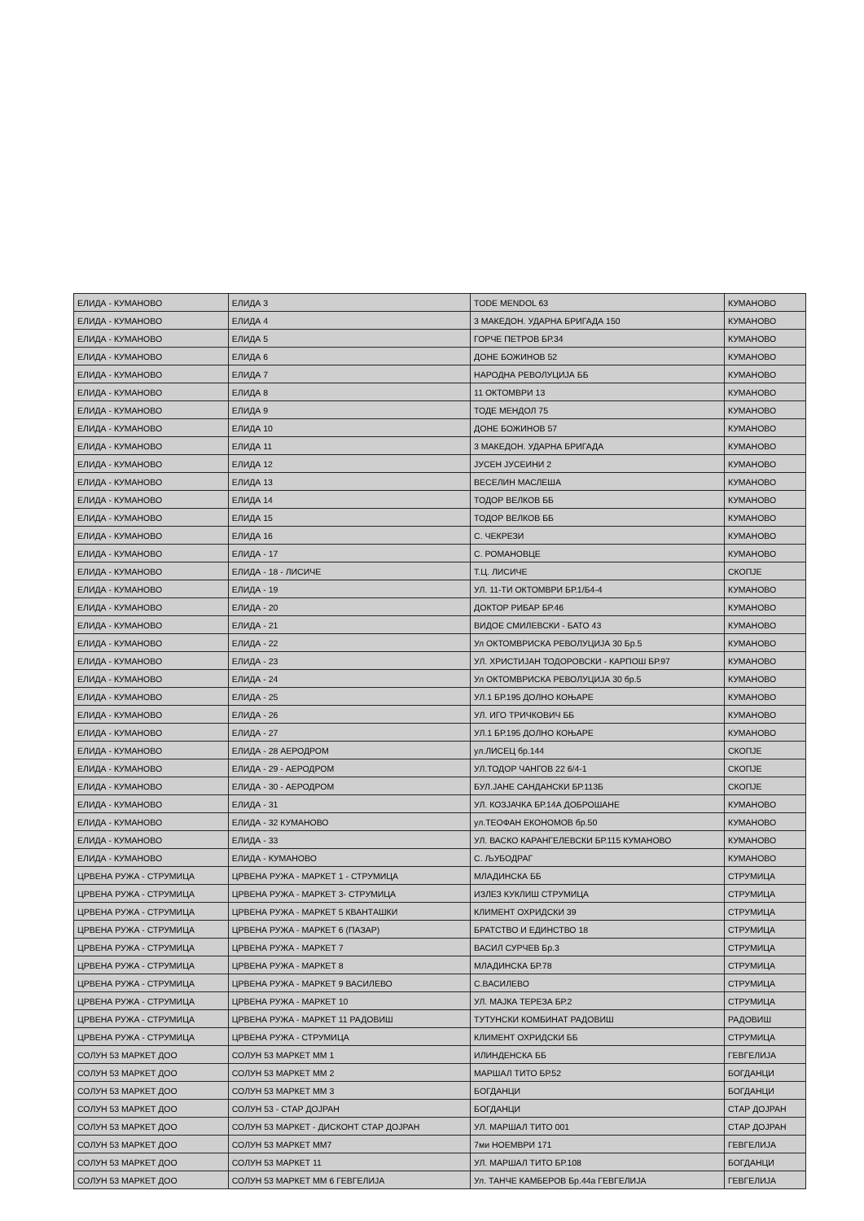| ЕЛИДА - КУМАНОВО | ЕЛИДА 3 | TODE MENDOL 63 | КУМАНОВО |
| ЕЛИДА - КУМАНОВО | ЕЛИДА 4 | 3 МАКЕДОН. УДАРНА БРИГАДА 150 | КУМАНОВО |
| ЕЛИДА - КУМАНОВО | ЕЛИДА 5 | ГОРЧЕ ПЕТРОВ БР.34 | КУМАНОВО |
| ЕЛИДА - КУМАНОВО | ЕЛИДА 6 | ДОНЕ БОЖИНОВ 52 | КУМАНОВО |
| ЕЛИДА - КУМАНОВО | ЕЛИДА 7 | НАРОДНА РЕВОЛУЦИЈА ББ | КУМАНОВО |
| ЕЛИДА - КУМАНОВО | ЕЛИДА 8 | 11 ОКТОМВРИ 13 | КУМАНОВО |
| ЕЛИДА - КУМАНОВО | ЕЛИДА 9 | ТОДЕ МЕНДОЛ 75 | КУМАНОВО |
| ЕЛИДА - КУМАНОВО | ЕЛИДА 10 | ДОНЕ БОЖИНОВ 57 | КУМАНОВО |
| ЕЛИДА - КУМАНОВО | ЕЛИДА 11 | 3 МАКЕДОН. УДАРНА БРИГАДА | КУМАНОВО |
| ЕЛИДА - КУМАНОВО | ЕЛИДА 12 | ЈУСЕН ЈУСЕИНИ 2 | КУМАНОВО |
| ЕЛИДА - КУМАНОВО | ЕЛИДА 13 | ВЕСЕЛИН МАСЛЕША | КУМАНОВО |
| ЕЛИДА - КУМАНОВО | ЕЛИДА 14 | ТОДОР ВЕЛКОВ ББ | КУМАНОВО |
| ЕЛИДА - КУМАНОВО | ЕЛИДА 15 | ТОДОР ВЕЛКОВ ББ | КУМАНОВО |
| ЕЛИДА - КУМАНОВО | ЕЛИДА 16 | С. ЧЕКРЕЗИ | КУМАНОВО |
| ЕЛИДА - КУМАНОВО | ЕЛИДА - 17 | С. РОМАНОВЦЕ | КУМАНОВО |
| ЕЛИДА - КУМАНОВО | ЕЛИДА - 18 - ЛИСИЧЕ | Т.Ц. ЛИСИЧЕ | СКОПЈЕ |
| ЕЛИДА - КУМАНОВО | ЕЛИДА - 19 | УЛ. 11-ТИ ОКТОМВРИ БР.1/Б4-4 | КУМАНОВО |
| ЕЛИДА - КУМАНОВО | ЕЛИДА - 20 | ДОКТОР РИБАР БР.46 | КУМАНОВО |
| ЕЛИДА - КУМАНОВО | ЕЛИДА - 21 | ВИДОЕ СМИЛЕВСКИ - БАТО 43 | КУМАНОВО |
| ЕЛИДА - КУМАНОВО | ЕЛИДА - 22 | Ул ОКТОМВРИСКА РЕВОЛУЦИЈА 30 Бр.5 | КУМАНОВО |
| ЕЛИДА - КУМАНОВО | ЕЛИДА - 23 | УЛ. ХРИСТИЈАН ТОДОРОВСКИ - КАРПОШ БР.97 | КУМАНОВО |
| ЕЛИДА - КУМАНОВО | ЕЛИДА - 24 | Ул ОКТОМВРИСКА РЕВОЛУЦИЈА 30 бр.5 | КУМАНОВО |
| ЕЛИДА - КУМАНОВО | ЕЛИДА - 25 | УЛ.1 БР.195 ДОЛНО КОЊАРЕ | КУМАНОВО |
| ЕЛИДА - КУМАНОВО | ЕЛИДА - 26 | УЛ. ИГО ТРИЧКОВИЧ ББ | КУМАНОВО |
| ЕЛИДА - КУМАНОВО | ЕЛИДА - 27 | УЛ.1 БР.195 ДОЛНО КОЊАРЕ | КУМАНОВО |
| ЕЛИДА - КУМАНОВО | ЕЛИДА - 28 АЕРОДРОМ | ул.ЛИСЕЦ бр.144 | СКОПЈЕ |
| ЕЛИДА - КУМАНОВО | ЕЛИДА - 29 - АЕРОДРОМ | УЛ.ТОДОР ЧАНГОВ 22 6/4-1 | СКОПЈЕ |
| ЕЛИДА - КУМАНОВО | ЕЛИДА - 30 - АЕРОДРОМ | БУЛ.ЈАНЕ САНДАНСКИ БР.113Б | СКОПЈЕ |
| ЕЛИДА - КУМАНОВО | ЕЛИДА - 31 | УЛ. КОЗЈАЧКА БР.14А ДОБРОШАНЕ | КУМАНОВО |
| ЕЛИДА - КУМАНОВО | ЕЛИДА - 32 КУМАНОВО | ул.ТЕОФАН ЕКОНОМОВ бр.50 | КУМАНОВО |
| ЕЛИДА - КУМАНОВО | ЕЛИДА - 33 | УЛ. ВАСКО КАРАНГЕЛЕВСКИ БР.115 КУМАНОВО | КУМАНОВО |
| ЕЛИДА - КУМАНОВО | ЕЛИДА - КУМАНОВО | С. ЉУБОДРАГ | КУМАНОВО |
| ЦРВЕНА РУЖА - СТРУМИЦА | ЦРВЕНА РУЖА - МАРКЕТ 1 - СТРУМИЦА | МЛАДИНСКА ББ | СТРУМИЦА |
| ЦРВЕНА РУЖА - СТРУМИЦА | ЦРВЕНА РУЖА - МАРКЕТ 3- СТРУМИЦА | ИЗЛЕЗ КУКЛИШ СТРУМИЦА | СТРУМИЦА |
| ЦРВЕНА РУЖА - СТРУМИЦА | ЦРВЕНА РУЖА - МАРКЕТ 5 КВАНТАШКИ | КЛИМЕНТ ОХРИДСКИ 39 | СТРУМИЦА |
| ЦРВЕНА РУЖА - СТРУМИЦА | ЦРВЕНА РУЖА - МАРКЕТ 6 (ПАЗАР) | БРАТСТВО И ЕДИНСТВО 18 | СТРУМИЦА |
| ЦРВЕНА РУЖА - СТРУМИЦА | ЦРВЕНА РУЖА - МАРКЕТ 7 | ВАСИЛ СУРЧЕВ Бр.3 | СТРУМИЦА |
| ЦРВЕНА РУЖА - СТРУМИЦА | ЦРВЕНА РУЖА - МАРКЕТ 8 | МЛАДИНСКА БР.78 | СТРУМИЦА |
| ЦРВЕНА РУЖА - СТРУМИЦА | ЦРВЕНА РУЖА - МАРКЕТ 9 ВАСИЛЕВО | С.ВАСИЛЕВО | СТРУМИЦА |
| ЦРВЕНА РУЖА - СТРУМИЦА | ЦРВЕНА РУЖА - МАРКЕТ 10 | УЛ. МАЈКА ТЕРЕЗА БР.2 | СТРУМИЦА |
| ЦРВЕНА РУЖА - СТРУМИЦА | ЦРВЕНА РУЖА - МАРКЕТ 11 РАДОВИШ | ТУТУНСКИ КОМБИНАТ РАДОВИШ | РАДОВИШ |
| ЦРВЕНА РУЖА - СТРУМИЦА | ЦРВЕНА РУЖА - СТРУМИЦА | КЛИМЕНТ ОХРИДСКИ ББ | СТРУМИЦА |
| СОЛУН 53 МАРКЕТ ДОО | СОЛУН 53 МАРКЕТ ММ 1 | ИЛИНДЕНСКА ББ | ГЕВГЕЛИЈА |
| СОЛУН 53 МАРКЕТ ДОО | СОЛУН 53 МАРКЕТ ММ 2 | МАРШАЛ ТИТО БР.52 | БОГДАНЦИ |
| СОЛУН 53 МАРКЕТ ДОО | СОЛУН 53 МАРКЕТ ММ 3 | БОГДАНЦИ | БОГДАНЦИ |
| СОЛУН 53 МАРКЕТ ДОО | СОЛУН 53 - СТАР ДОЈРАН | БОГДАНЦИ | СТАР ДОЈРАН |
| СОЛУН 53 МАРКЕТ ДОО | СОЛУН 53 МАРКЕТ - ДИСКОНТ СТАР ДОЈРАН | УЛ. МАРШАЛ ТИТО 001 | СТАР ДОЈРАН |
| СОЛУН 53 МАРКЕТ ДОО | СОЛУН 53 МАРКЕТ ММ7 | 7ми НОЕМВРИ 171 | ГЕВГЕЛИЈА |
| СОЛУН 53 МАРКЕТ ДОО | СОЛУН 53 МАРКЕТ 11 | УЛ. МАРШАЛ ТИТО БР.108 | БОГДАНЦИ |
| СОЛУН 53 МАРКЕТ ДОО | СОЛУН 53 МАРКЕТ ММ 6 ГЕВГЕЛИЈА | Ул. ТАНЧЕ КАМБЕРОВ Бр.44а ГЕВГЕЛИЈА | ГЕВГЕЛИЈА |